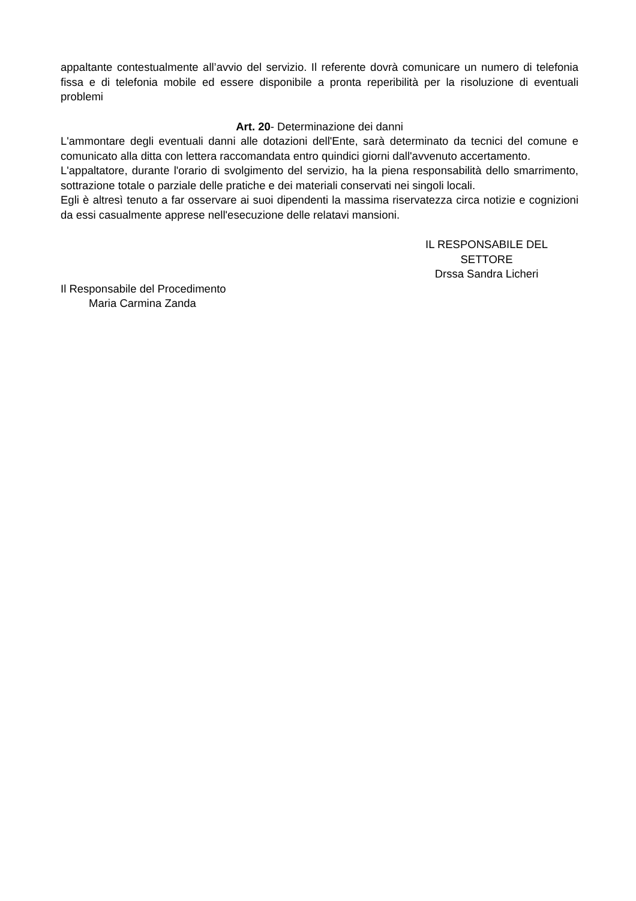appaltante contestualmente all’avvio del servizio. Il referente dovrà comunicare un numero di telefonia fissa e di telefonia mobile ed essere disponibile a pronta reperibilità per la risoluzione di eventuali problemi
Art. 20- Determinazione dei danni
L'ammontare degli eventuali danni alle dotazioni dell'Ente, sarà determinato da tecnici del comune e comunicato alla ditta con lettera raccomandata entro quindici giorni dall'avvenuto accertamento.
L'appaltatore, durante l'orario di svolgimento del servizio, ha la piena responsabilità dello smarrimento, sottrazione totale o parziale delle pratiche e dei materiali conservati nei singoli locali.
Egli è altresì tenuto a far osservare ai suoi dipendenti la massima riservatezza circa notizie e cognizioni da essi casualmente apprese nell'esecuzione delle relatavi mansioni.
IL RESPONSABILE DEL
SETTORE
Drssa Sandra Licheri
Il Responsabile del Procedimento
Maria Carmina Zanda